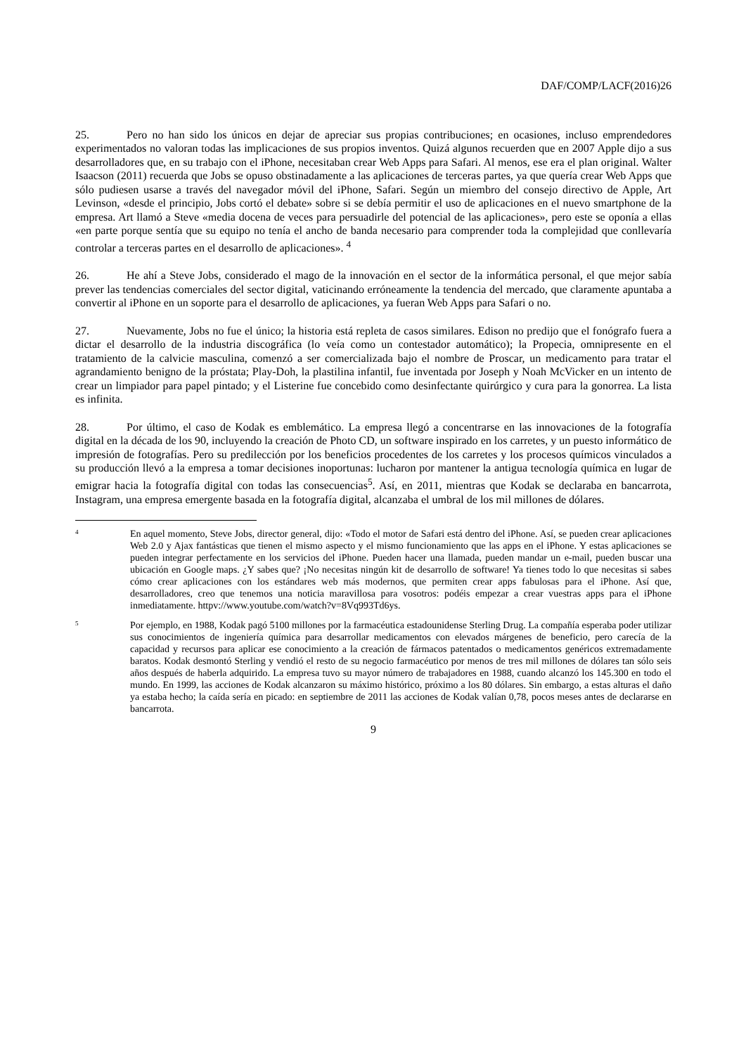DAF/COMP/LACF(2016)26
25. Pero no han sido los únicos en dejar de apreciar sus propias contribuciones; en ocasiones, incluso emprendedores experimentados no valoran todas las implicaciones de sus propios inventos. Quizá algunos recuerden que en 2007 Apple dijo a sus desarrolladores que, en su trabajo con el iPhone, necesitaban crear Web Apps para Safari. Al menos, ese era el plan original. Walter Isaacson (2011) recuerda que Jobs se opuso obstinadamente a las aplicaciones de terceras partes, ya que quería crear Web Apps que sólo pudiesen usarse a través del navegador móvil del iPhone, Safari. Según un miembro del consejo directivo de Apple, Art Levinson, «desde el principio, Jobs cortó el debate» sobre si se debía permitir el uso de aplicaciones en el nuevo smartphone de la empresa. Art llamó a Steve «media docena de veces para persuadirle del potencial de las aplicaciones», pero este se oponía a ellas «en parte porque sentía que su equipo no tenía el ancho de banda necesario para comprender toda la complejidad que conllevaría controlar a terceras partes en el desarrollo de aplicaciones». <sup>4</sup>
26. He ahí a Steve Jobs, considerado el mago de la innovación en el sector de la informática personal, el que mejor sabía prever las tendencias comerciales del sector digital, vaticinando erróneamente la tendencia del mercado, que claramente apuntaba a convertir al iPhone en un soporte para el desarrollo de aplicaciones, ya fueran Web Apps para Safari o no.
27. Nuevamente, Jobs no fue el único; la historia está repleta de casos similares. Edison no predijo que el fonógrafo fuera a dictar el desarrollo de la industria discográfica (lo veía como un contestador automático); la Propecia, omnipresente en el tratamiento de la calvicie masculina, comenzó a ser comercializada bajo el nombre de Proscar, un medicamento para tratar el agrandamiento benigno de la próstata; Play-Doh, la plastilina infantil, fue inventada por Joseph y Noah McVicker en un intento de crear un limpiador para papel pintado; y el Listerine fue concebido como desinfectante quirúrgico y cura para la gonorrea. La lista es infinita.
28. Por último, el caso de Kodak es emblemático. La empresa llegó a concentrarse en las innovaciones de la fotografía digital en la década de los 90, incluyendo la creación de Photo CD, un software inspirado en los carretes, y un puesto informático de impresión de fotografías. Pero su predilección por los beneficios procedentes de los carretes y los procesos químicos vinculados a su producción llevó a la empresa a tomar decisiones inoportunas: lucharon por mantener la antigua tecnología química en lugar de emigrar hacia la fotografía digital con todas las consecuencias<sup>5</sup>. Así, en 2011, mientras que Kodak se declaraba en bancarrota, Instagram, una empresa emergente basada en la fotografía digital, alcanzaba el umbral de los mil millones de dólares.
4
En aquel momento, Steve Jobs, director general, dijo: «Todo el motor de Safari está dentro del iPhone. Así, se pueden crear aplicaciones Web 2.0 y Ajax fantásticas que tienen el mismo aspecto y el mismo funcionamiento que las apps en el iPhone. Y estas aplicaciones se pueden integrar perfectamente en los servicios del iPhone. Pueden hacer una llamada, pueden mandar un e-mail, pueden buscar una ubicación en Google maps. ¿Y sabes que? ¡No necesitas ningún kit de desarrollo de software! Ya tienes todo lo que necesitas si sabes cómo crear aplicaciones con los estándares web más modernos, que permiten crear apps fabulosas para el iPhone. Así que, desarrolladores, creo que tenemos una noticia maravillosa para vosotros: podéis empezar a crear vuestras apps para el iPhone inmediatamente. httpv://www.youtube.com/watch?v=8Vq993Td6ys.
5
Por ejemplo, en 1988, Kodak pagó 5100 millones por la farmacéutica estadounidense Sterling Drug. La compañía esperaba poder utilizar sus conocimientos de ingeniería química para desarrollar medicamentos con elevados márgenes de beneficio, pero carecía de la capacidad y recursos para aplicar ese conocimiento a la creación de fármacos patentados o medicamentos genéricos extremadamente baratos. Kodak desmontó Sterling y vendió el resto de su negocio farmacéutico por menos de tres mil millones de dólares tan sólo seis años después de haberla adquirido. La empresa tuvo su mayor número de trabajadores en 1988, cuando alcanzó los 145.300 en todo el mundo. En 1999, las acciones de Kodak alcanzaron su máximo histórico, próximo a los 80 dólares. Sin embargo, a estas alturas el daño ya estaba hecho; la caída sería en picado: en septiembre de 2011 las acciones de Kodak valían 0,78, pocos meses antes de declararse en bancarrota.
9